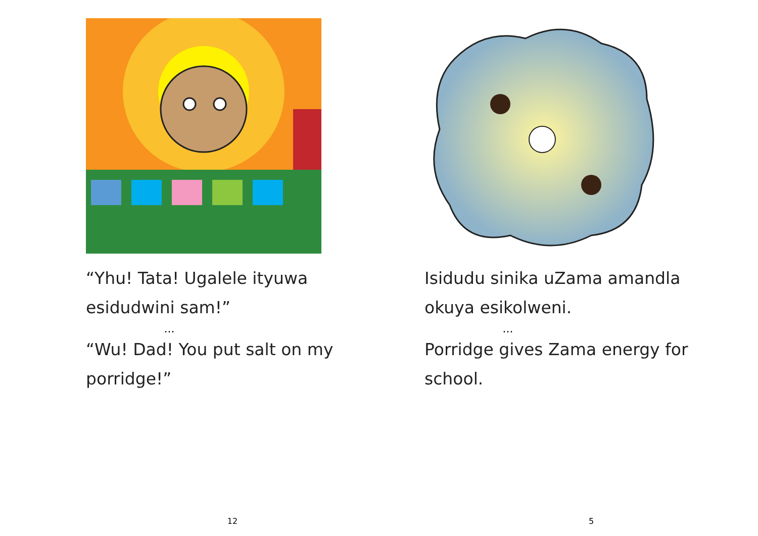“Yhu! Tata! Ugalele ityuwa
esidudwini sam!”
...
“Wu! Dad! You put salt on my
porridge!”
12
Isidudu sinika uZama amandla
okuya esikolweni.
...
Porridge gives Zama energy for
school.
5